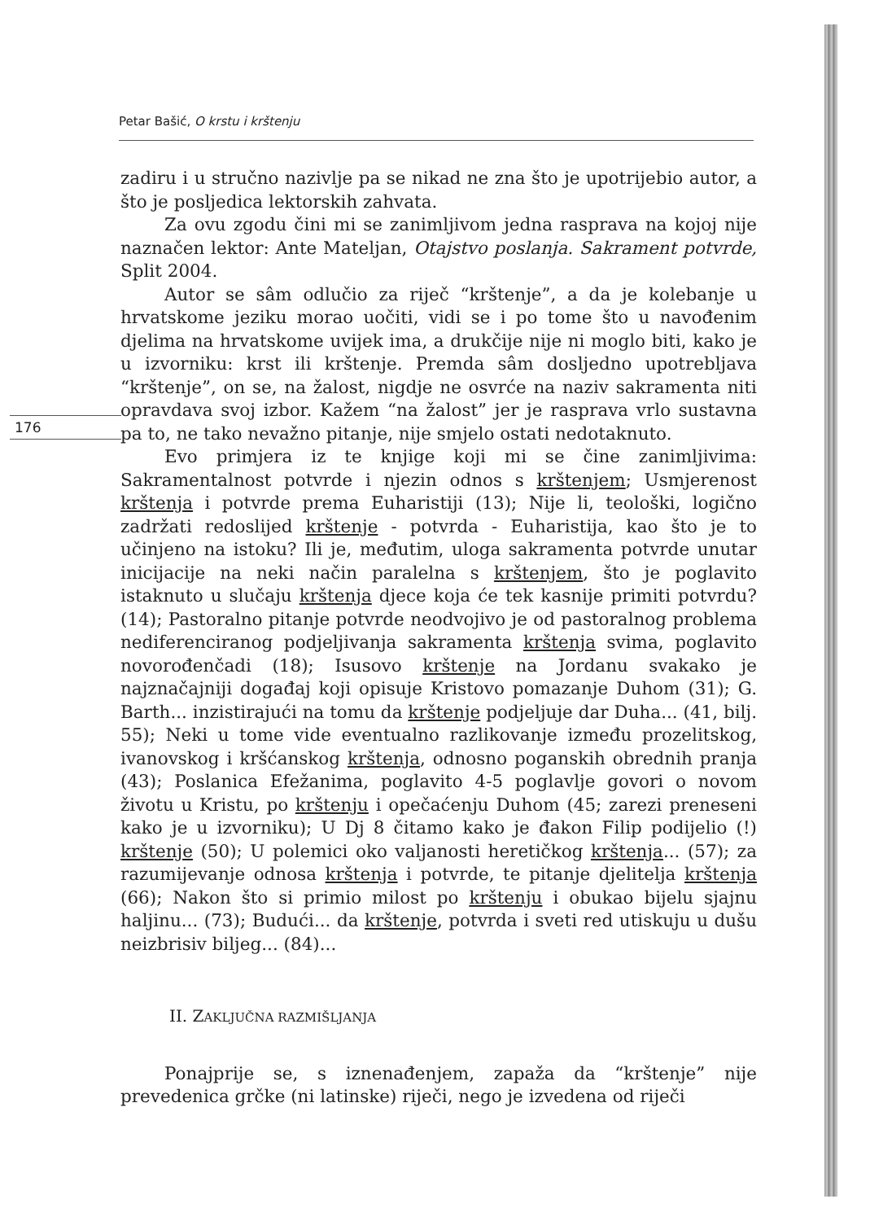Petar Bašić, O krstu i krštenju
176
zadiru i u stručno nazivlje pa se nikad ne zna što je upotrijebio autor, a što je posljedica lektorskih zahvata.
Za ovu zgodu čini mi se zanimljivom jedna rasprava na kojoj nije naznačen lektor: Ante Mateljan, Otajstvo poslanja. Sakrament potvrde, Split 2004.
Autor se sâm odlučio za riječ “krštenje”, a da je kolebanje u hrvatskome jeziku morao uočiti, vidi se i po tome što u navođenim djelima na hrvatskome uvijek ima, a drukčije nije ni moglo biti, kako je u izvorniku: krst ili krštenje. Premda sâm dosljedno upotrebljava “krštenje”, on se, na žalost, nigdje ne osvrće na naziv sakramenta niti opravdava svoj izbor. Kažem “na žalost” jer je rasprava vrlo sustavna pa to, ne tako nevažno pitanje, nije smjelo ostati nedotaknuto.
Evo primjera iz te knjige koji mi se čine zanimljivima: Sakramentalnost potvrde i njezin odnos s krštenjem; Usmjerenost krštenja i potvrde prema Euharistiji (13); Nije li, teološki, logično zadržati redoslijed krštenje - potvrda - Euharistija, kao što je to učinjeno na istoku? Ili je, međutim, uloga sakramenta potvrde unutar inicijacije na neki način paralelna s krštenjem, što je poglavito istaknuto u slučaju krštenja djece koja će tek kasnije primiti potvrdu? (14); Pastoralno pitanje potvrde neodvojivo je od pastoralnog problema nediferenciranog podjeljivanja sakramenta krštenja svima, poglavito novorođenčadi (18); Isusovo krštenje na Jordanu svakako je najznačajniji događaj koji opisuje Kristovo pomazanje Duhom (31); G. Barth... inzistirajući na tomu da krštenje podjeljuje dar Duha... (41, bilj. 55); Neki u tome vide eventualno razlikovanje između prozelitskog, ivanovskog i kršćanskog krštenja, odnosno poganskih obrednih pranja (43); Poslanica Efežanima, poglavito 4-5 poglavlje govori o novom životu u Kristu, po krštenju i opečaćenju Duhom (45; zarezi preneseni kako je u izvorniku); U Dj 8 čitamo kako je đakon Filip podijelio (!) krštenje (50); U polemici oko valjanosti heretičkog krštenja... (57); za razumijevanje odnosa krštenja i potvrde, te pitanje djelitelja krštenja (66); Nakon što si primio milost po krštenju i obukao bijelu sjajnu haljinu... (73); Budući... da krštenje, potvrda i sveti red utiskuju u dušu neizbrisiv biljeg... (84)...
II. ZAKLJUČNA RAZMIŠLJANJA
Ponajprije se, s iznenađenjem, zapaža da “krštenje” nije prevedenica grčke (ni latinske) riječi, nego je izvedena od riječi